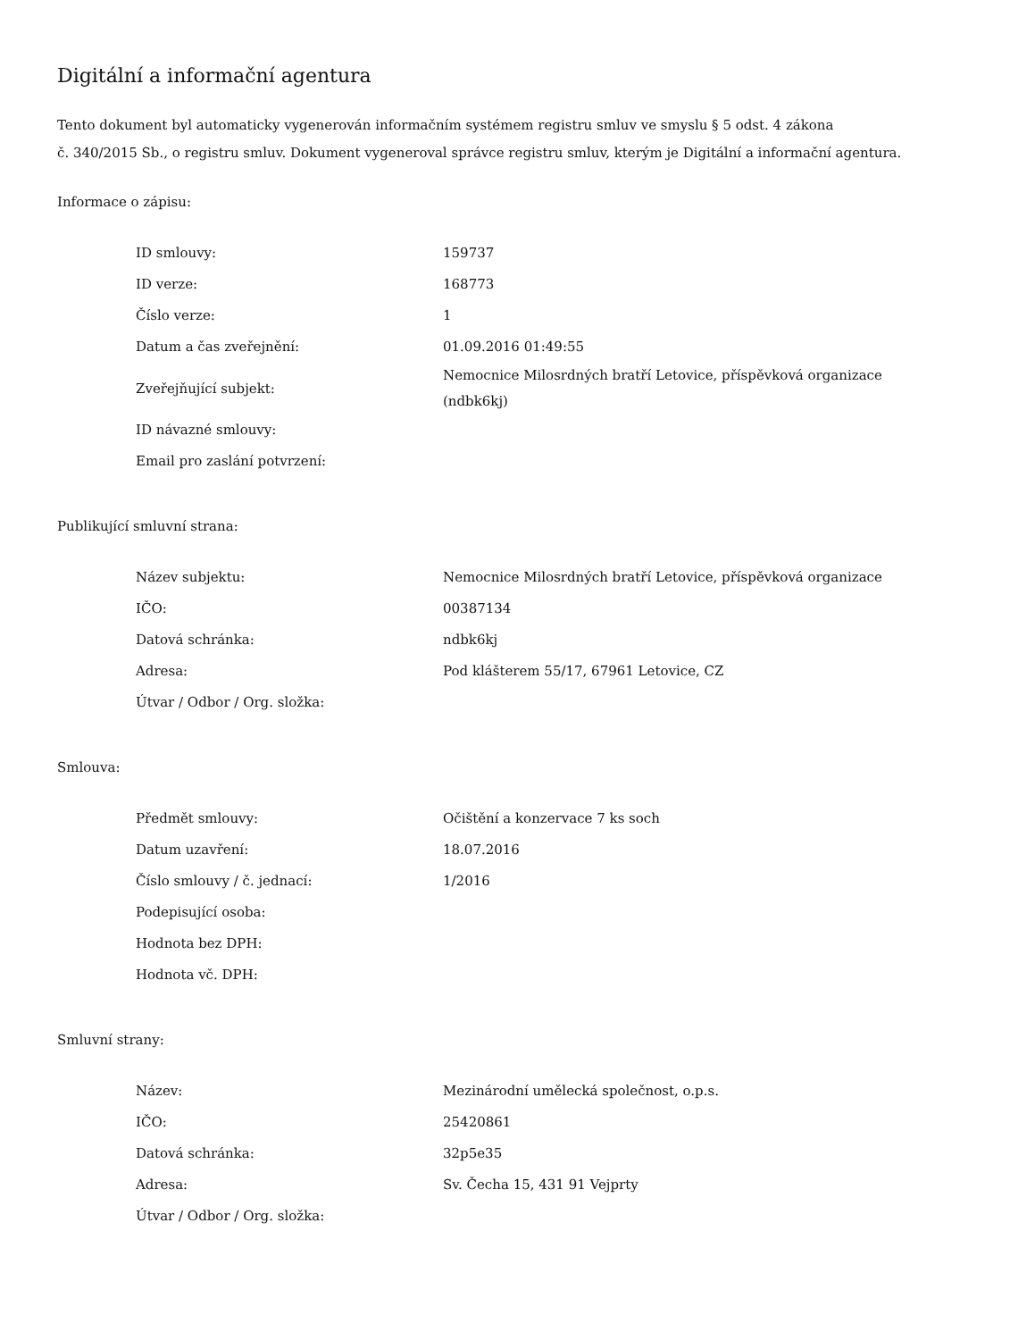Digitální a informační agentura
Tento dokument byl automaticky vygenerován informačním systémem registru smluv ve smyslu § 5 odst. 4 zákona
č. 340/2015 Sb., o registru smluv. Dokument vygeneroval správce registru smluv, kterým je Digitální a informační agentura.
Informace o zápisu:
| ID smlouvy: | 159737 |
| ID verze: | 168773 |
| Číslo verze: | 1 |
| Datum a čas zveřejnění: | 01.09.2016 01:49:55 |
| Zveřejňující subjekt: | Nemocnice Milosrdných bratří Letovice, příspěvková organizace (ndbk6kj) |
| ID návazné smlouvy: | |
| Email pro zaslání potvrzení: | |
Publikující smluvní strana:
| Název subjektu: | Nemocnice Milosrdných bratří Letovice, příspěvková organizace |
| IČO: | 00387134 |
| Datová schránka: | ndbk6kj |
| Adresa: | Pod klášterem 55/17, 67961 Letovice, CZ |
| Útvar / Odbor / Org. složka: | |
Smlouva:
| Předmět smlouvy: | Očištění a konzervace 7 ks soch |
| Datum uzavření: | 18.07.2016 |
| Číslo smlouvy / č. jednací: | 1/2016 |
| Podepisující osoba: | |
| Hodnota bez DPH: | |
| Hodnota vč. DPH: | |
Smluvní strany:
| Název: | Mezinárodní umělecká společnost, o.p.s. |
| IČO: | 25420861 |
| Datová schránka: | 32p5e35 |
| Adresa: | Sv. Čecha 15, 431 91 Vejprty |
| Útvar / Odbor / Org. složka: | |